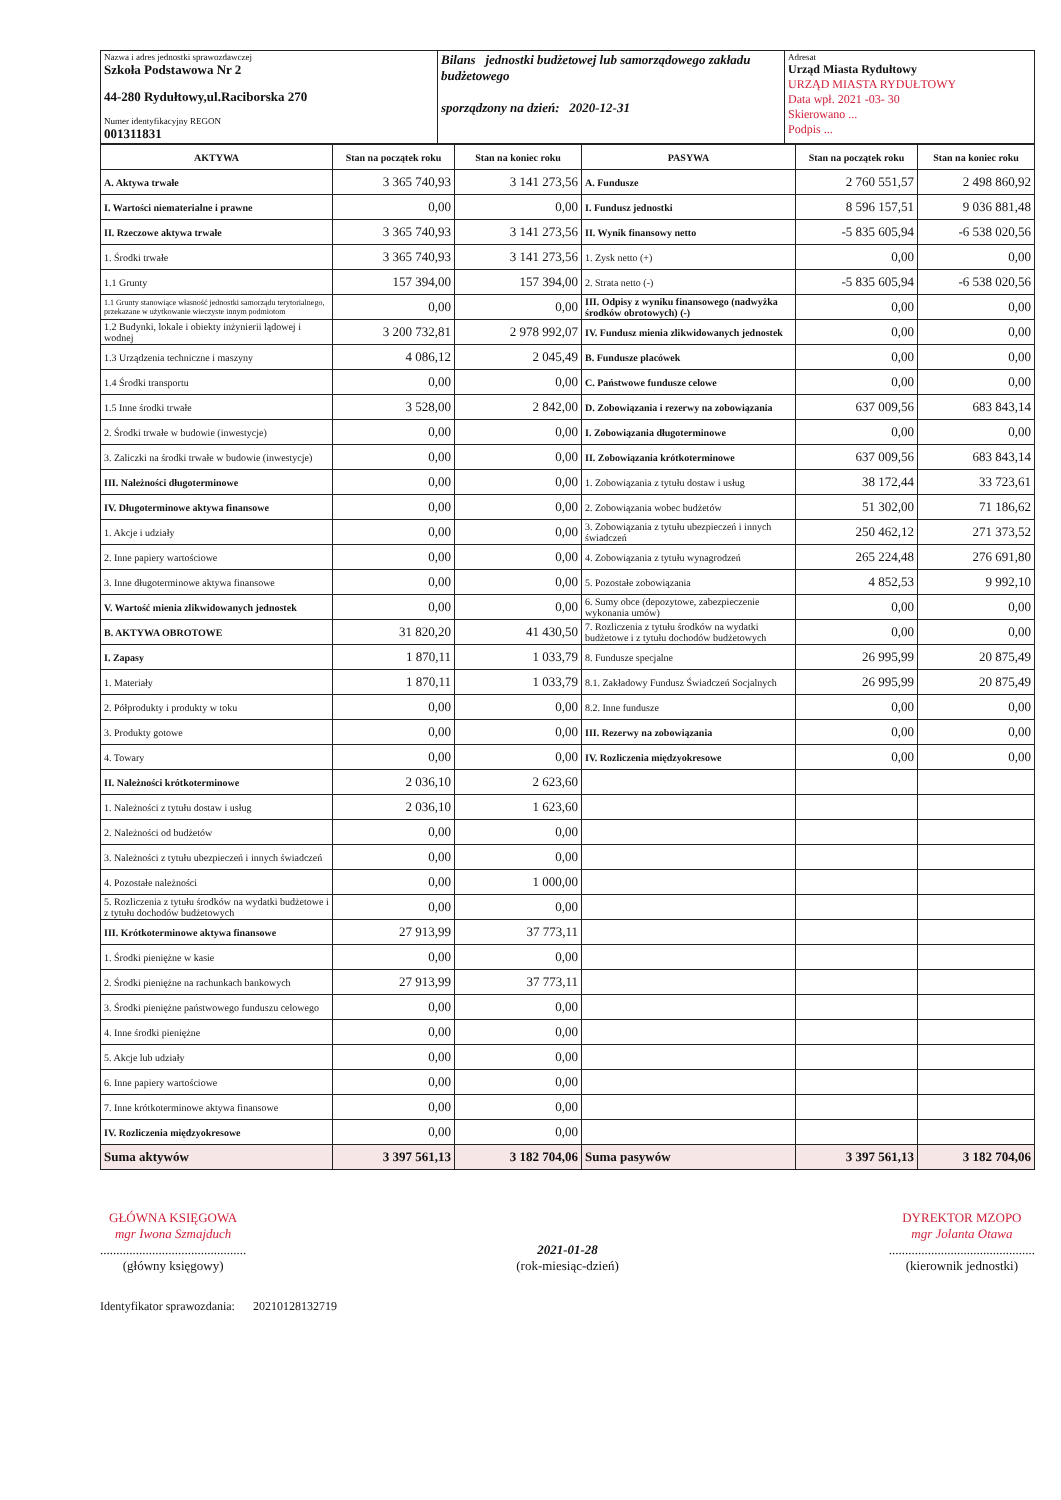| Nazwa i adres jednostki sprawozdawczej Szkoła Podstawowa Nr 2 44-280 Rydułtowy,ul.Raciborska 270 Numer identyfikacyjny REGON 001311831 | Bilans jednostki budżetowej lub samorządowego zakładu budżetowego sporządzony na dzień: 2020-12-31 | Adresat Urząd Miasta Rydułtowy URZĄD MIASTA RYDUŁTOWY Data wpł. 2021 -03- 30 Skierowano ... Podpis ... |
| AKTYWA | Stan na początek roku | Stan na koniec roku | PASYWA | Stan na początek roku | Stan na koniec roku |
| --- | --- | --- | --- | --- | --- |
| A. Aktywa trwałe | 3 365 740,93 | 3 141 273,56 | A. Fundusze | 2 760 551,57 | 2 498 860,92 |
| I. Wartości niematerialne i prawne | 0,00 | 0,00 | I. Fundusz jednostki | 8 596 157,51 | 9 036 881,48 |
| II. Rzeczowe aktywa trwałe | 3 365 740,93 | 3 141 273,56 | II. Wynik finansowy netto | -5 835 605,94 | -6 538 020,56 |
| 1. Środki trwałe | 3 365 740,93 | 3 141 273,56 | 1. Zysk netto (+) | 0,00 | 0,00 |
| 1.1 Grunty | 157 394,00 | 157 394,00 | 2. Strata netto (-) | -5 835 605,94 | -6 538 020,56 |
| 1.1 Grunty stanowiące własność jednostki samorządu terytorialnego, przekazane w użytkowanie wieczyste innym podmiotom | 0,00 | 0,00 | III. Odpisy z wyniku finansowego (nadwyżka środków obrotowych) (-) | 0,00 | 0,00 |
| 1.2 Budynki, lokale i obiekty inżynierii lądowej i wodnej | 3 200 732,81 | 2 978 992,07 | IV. Fundusz mienia zlikwidowanych jednostek | 0,00 | 0,00 |
| 1.3 Urządzenia techniczne i maszyny | 4 086,12 | 2 045,49 | B. Fundusze placówek | 0,00 | 0,00 |
| 1.4 Środki transportu | 0,00 | 0,00 | C. Państwowe fundusze celowe | 0,00 | 0,00 |
| 1.5 Inne środki trwałe | 3 528,00 | 2 842,00 | D. Zobowiązania i rezerwy na zobowiązania | 637 009,56 | 683 843,14 |
| 2. Środki trwałe w budowie (inwestycje) | 0,00 | 0,00 | I. Zobowiązania długoterminowe | 0,00 | 0,00 |
| 3. Zaliczki na środki trwałe w budowie (inwestycje) | 0,00 | 0,00 | II. Zobowiązania krótkoterminowe | 637 009,56 | 683 843,14 |
| III. Należności długoterminowe | 0,00 | 0,00 | 1. Zobowiązania z tytułu dostaw i usług | 38 172,44 | 33 723,61 |
| IV. Długoterminowe aktywa finansowe | 0,00 | 0,00 | 2. Zobowiązania wobec budżetów | 51 302,00 | 71 186,62 |
| 1. Akcje i udziały | 0,00 | 0,00 | 3. Zobowiązania z tytułu ubezpieczeń i innych świadczeń | 250 462,12 | 271 373,52 |
| 2. Inne papiery wartościowe | 0,00 | 0,00 | 4. Zobowiązania z tytułu wynagrodzeń | 265 224,48 | 276 691,80 |
| 3. Inne długoterminowe aktywa finansowe | 0,00 | 0,00 | 5. Pozostałe zobowiązania | 4 852,53 | 9 992,10 |
| V. Wartość mienia zlikwidowanych jednostek | 0,00 | 0,00 | 6. Sumy obce (depozytowe, zabezpieczenie wykonania umów) | 0,00 | 0,00 |
| B. AKTYWA OBROTOWE | 31 820,20 | 41 430,50 | 7. Rozliczenia z tytułu środków na wydatki budżetowe i z tytułu dochodów budżetowych | 0,00 | 0,00 |
| I. Zapasy | 1 870,11 | 1 033,79 | 8. Fundusze specjalne | 26 995,99 | 20 875,49 |
| 1. Materiały | 1 870,11 | 1 033,79 | 8.1. Zakładowy Fundusz Świadczeń Socjalnych | 26 995,99 | 20 875,49 |
| 2. Półprodukty i produkty w toku | 0,00 | 0,00 | 8.2. Inne fundusze | 0,00 | 0,00 |
| 3. Produkty gotowe | 0,00 | 0,00 | III. Rezerwy na zobowiązania | 0,00 | 0,00 |
| 4. Towary | 0,00 | 0,00 | IV. Rozliczenia międzyokresowe | 0,00 | 0,00 |
| II. Należności krótkoterminowe | 2 036,10 | 2 623,60 | | | |
| 1. Należności z tytułu dostaw i usług | 2 036,10 | 1 623,60 | | | |
| 2. Należności od budżetów | 0,00 | 0,00 | | | |
| 3. Należności z tytułu ubezpieczeń i innych świadczeń | 0,00 | 0,00 | | | |
| 4. Pozostałe należności | 0,00 | 1 000,00 | | | |
| 5. Rozliczenia z tytułu środków na wydatki budżetowe i z tytułu dochodów budżetowych | 0,00 | 0,00 | | | |
| III. Krótkoterminowe aktywa finansowe | 27 913,99 | 37 773,11 | | | |
| 1. Środki pieniężne w kasie | 0,00 | 0,00 | | | |
| 2. Środki pieniężne na rachunkach bankowych | 27 913,99 | 37 773,11 | | | |
| 3. Środki pieniężne państwowego funduszu celowego | 0,00 | 0,00 | | | |
| 4. Inne środki pieniężne | 0,00 | 0,00 | | | |
| 5. Akcje lub udziały | 0,00 | 0,00 | | | |
| 6. Inne papiery wartościowe | 0,00 | 0,00 | | | |
| 7. Inne krótkoterminowe aktywa finansowe | 0,00 | 0,00 | | | |
| IV. Rozliczenia międzyokresowe | 0,00 | 0,00 | | | |
| Suma aktywów | 3 397 561,13 | 3 182 704,06 | Suma pasywów | 3 397 561,13 | 3 182 704,06 |
GŁÓWNA KSIĘGOWA
mgr Iwona Szmajduch
.............................................
(główny księgowy)
2021-01-28
(rok-miesiąc-dzień)
DYREKTOR MZOPO
mgr Jolanta Otawa
.............................................
(kierownik jednostki)
Identyfikator sprawozdania: 20210128132719